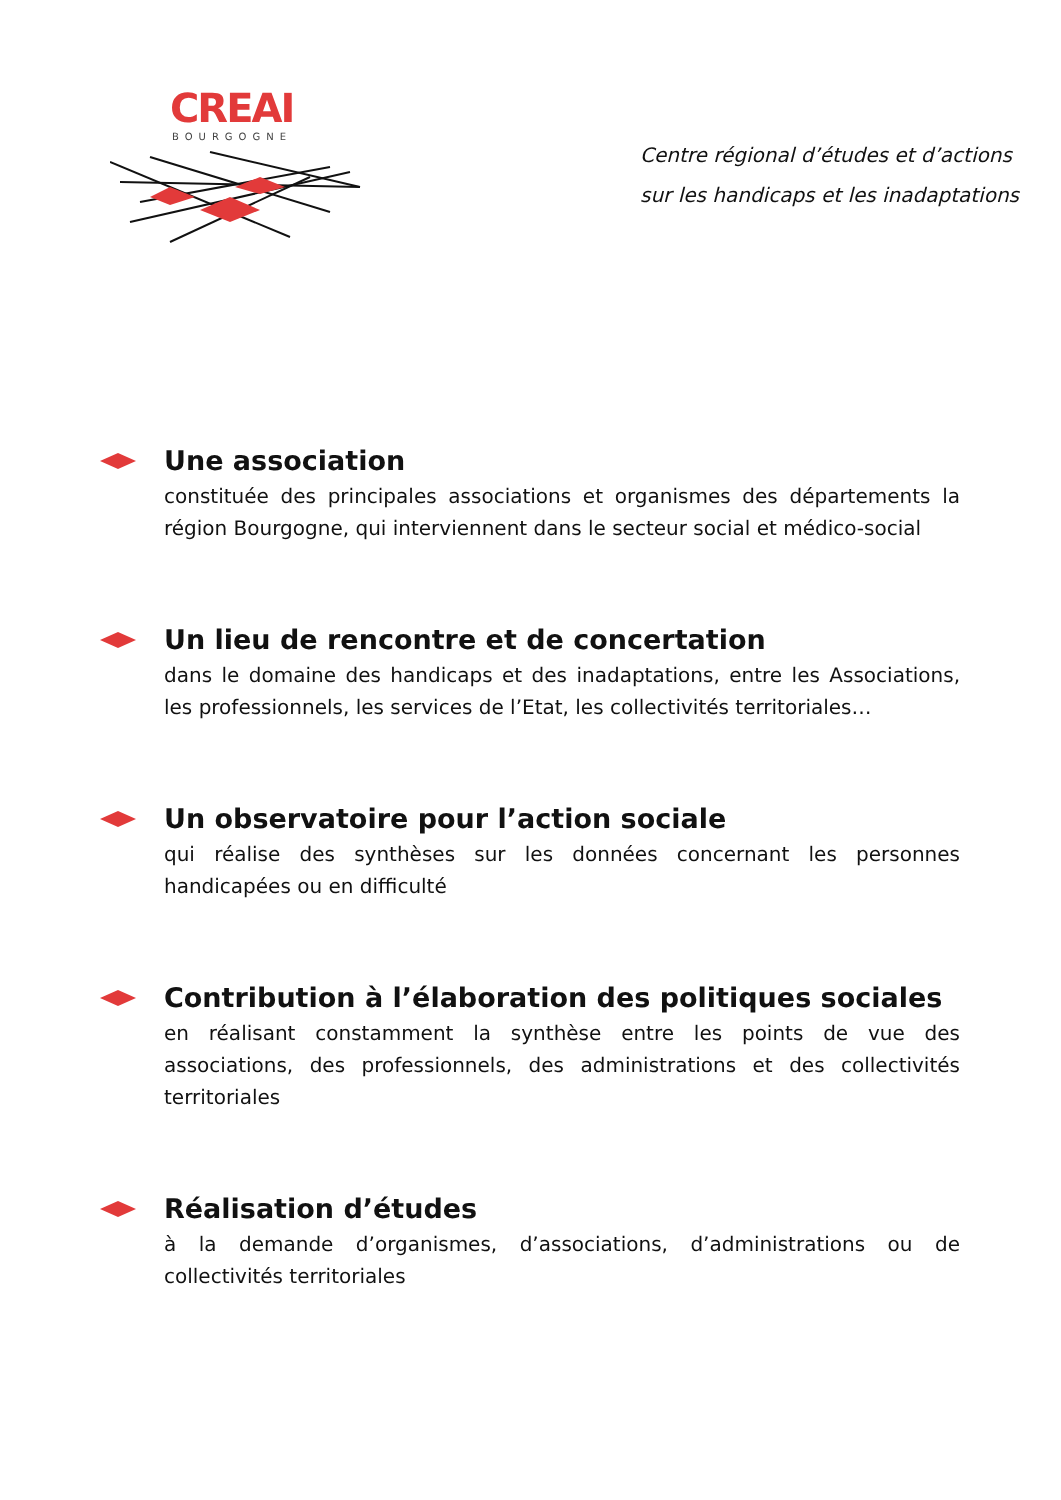CREAI
BOURGOGNE
Centre régional d’études et d’actions
sur les handicaps et les inadaptations
Une association
constituée des principales associations et organismes des départements la région Bourgogne, qui interviennent dans le secteur social et médico-social
Un lieu de rencontre et de concertation
dans le domaine des handicaps et des inadaptations, entre les Associations, les professionnels, les services de l’Etat, les collectivités territoriales…
Un observatoire pour l’action sociale
qui réalise des synthèses sur les données concernant les personnes handicapées ou en difficulté
Contribution à l’élaboration des politiques sociales
en réalisant constamment la synthèse entre les points de vue des associations, des professionnels, des administrations et des collectivités territoriales
Réalisation d’études
à la demande d’organismes, d’associations, d’administrations ou de collectivités territoriales